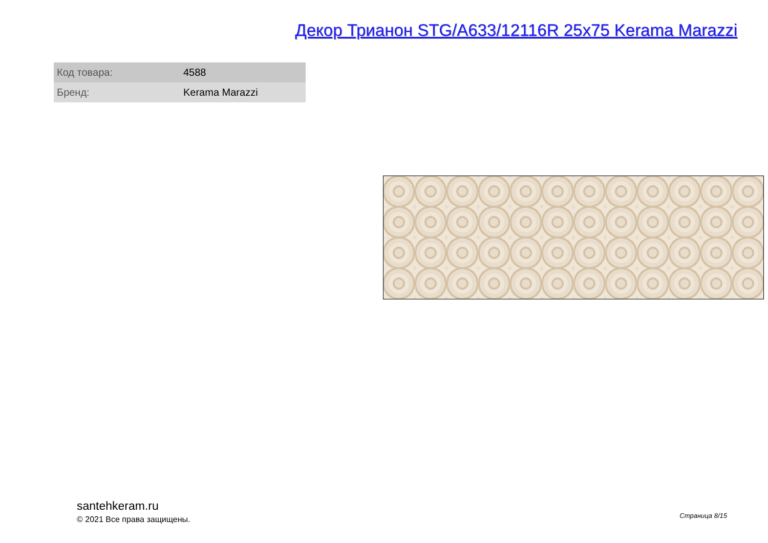Декор Трианон STG/A633/12116R 25x75 Kerama Marazzi
| Код товара: | 4588 |
| Бренд: | Kerama Marazzi |
santehkeram.ru
© 2021 Все права защищены.
Страница 8/15